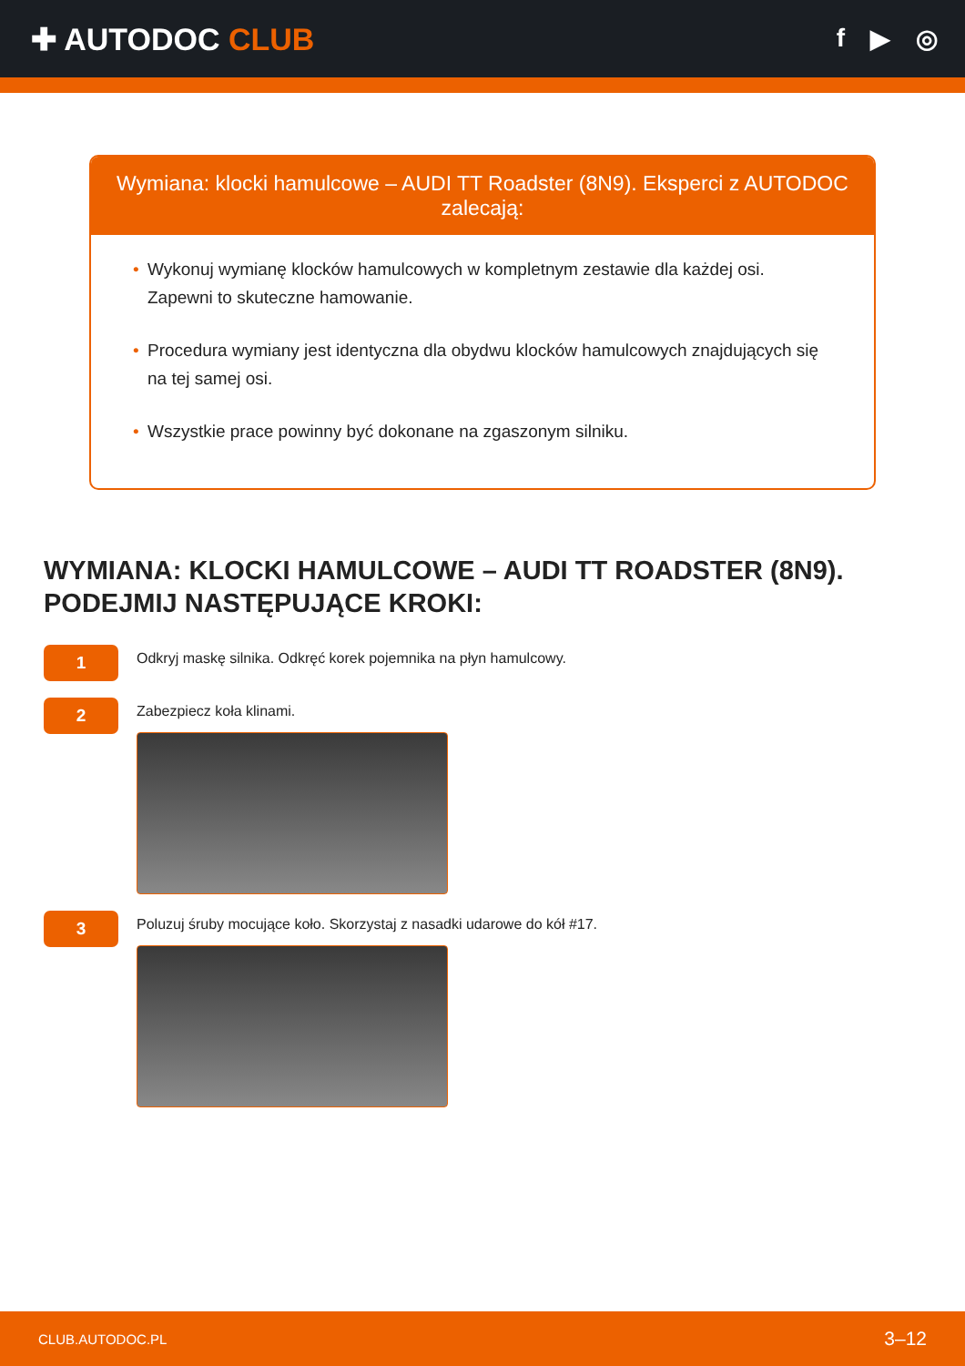✚ AUTODOC CLUB
f ▶ ◎
Wymiana: klocki hamulcowe – AUDI TT Roadster (8N9). Eksperci z AUTODOC zalecają:
Wykonuj wymianę klocków hamulcowych w kompletnym zestawie dla każdej osi. Zapewni to skuteczne hamowanie.
Procedura wymiany jest identyczna dla obydwu klocków hamulcowych znajdujących się na tej samej osi.
Wszystkie prace powinny być dokonane na zgaszonym silniku.
WYMIANA: KLOCKI HAMULCOWE – AUDI TT ROADSTER (8N9). PODEJMIJ NASTĘPUJĄCE KROKI:
1
Odkryj maskę silnika. Odkręć korek pojemnika na płyn hamulcowy.
2
Zabezpiecz koła klinami.
3
Poluzuj śruby mocujące koło. Skorzystaj z nasadki udarowe do kół #17.
CLUB.AUTODOC.PL 3–12